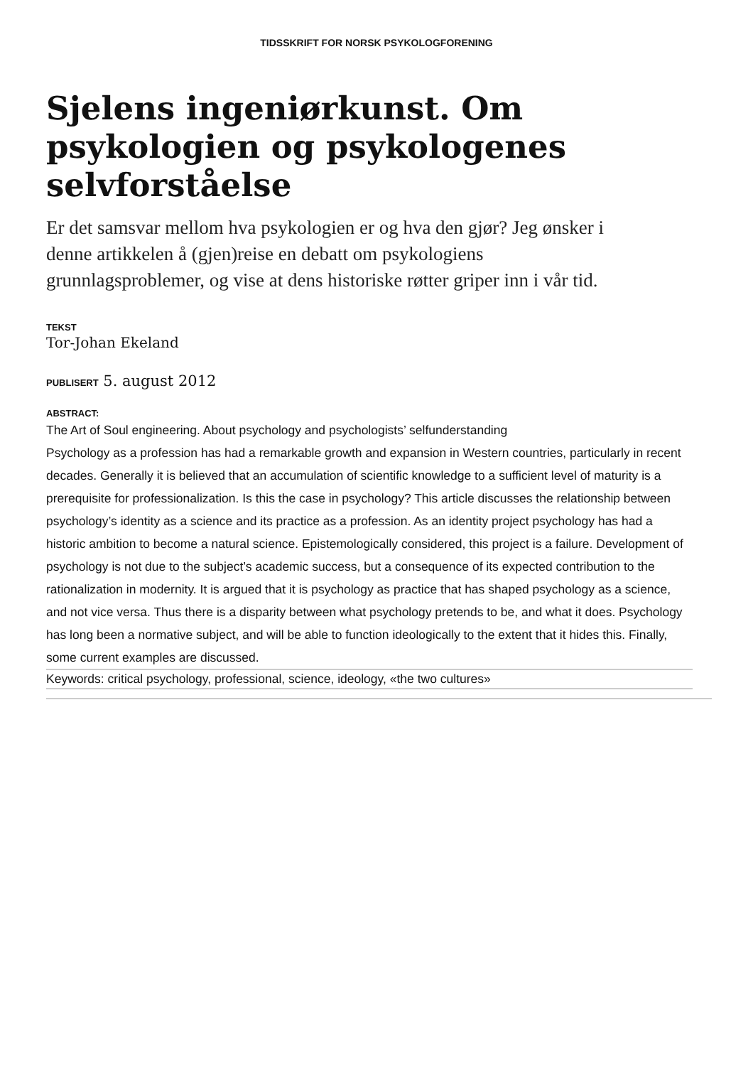TIDSSKRIFT FOR NORSK PSYKOLOGFORENING
Sjelens ingeniørkunst. Om psykologien og psykologenes selvforståelse
Er det samsvar mellom hva psykologien er og hva den gjør? Jeg ønsker i denne artikkelen å (gjen)reise en debatt om psykologiens grunnlagsproblemer, og vise at dens historiske røtter griper inn i vår tid.
TEKST
Tor-Johan Ekeland
PUBLISERT 5. august 2012
ABSTRACT:
The Art of Soul engineering. About psychology and psychologists’ selfunderstanding
Psychology as a profession has had a remarkable growth and expansion in Western countries, particularly in recent decades. Generally it is believed that an accumulation of scientific knowledge to a sufficient level of maturity is a prerequisite for professionalization. Is this the case in psychology? This article discusses the relationship between psychology’s identity as a science and its practice as a profession. As an identity project psychology has had a historic ambition to become a natural science. Epistemologically considered, this project is a failure. Development of psychology is not due to the subject’s academic success, but a consequence of its expected contribution to the rationalization in modernity. It is argued that it is psychology as practice that has shaped psychology as a science, and not vice versa. Thus there is a disparity between what psychology pretends to be, and what it does. Psychology has long been a normative subject, and will be able to function ideologically to the extent that it hides this. Finally, some current examples are discussed.
Keywords: critical psychology, professional, science, ideology, «the two cultures»